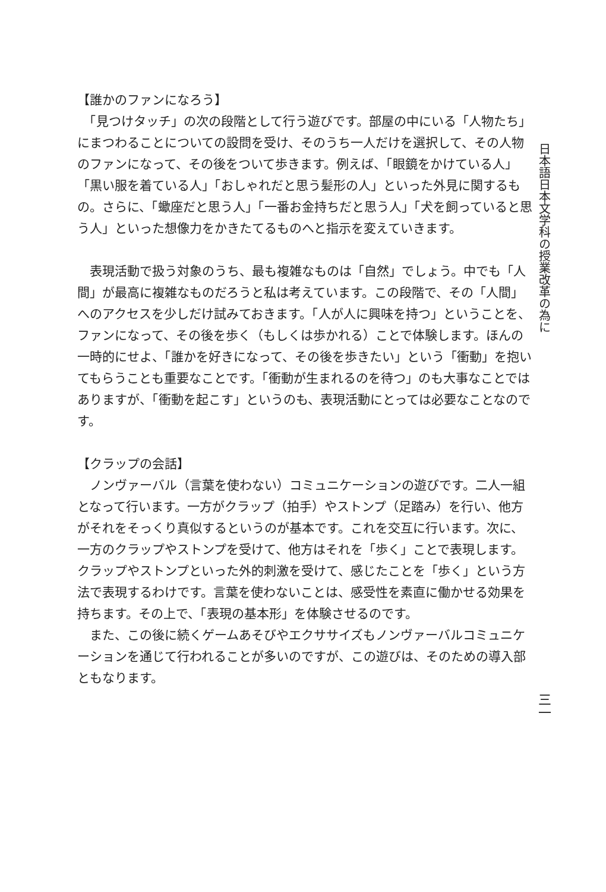【誰かのファンになろう】
　「見つけタッチ」の次の段階として行う遊びです。部屋の中にいる「人物たち」にまつわることについての設問を受け、そのうち一人だけを選択して、その人物のファンになって、その後をついて歩きます。例えば、「眼鏡をかけている人」「黒い服を着ている人」「おしゃれだと思う髪形の人」といった外見に関するもの。さらに、「蠍座だと思う人」「一番お金持ちだと思う人」「犬を飼っていると思う人」といった想像力をかきたてるものへと指示を変えていきます。
　表現活動で扱う対象のうち、最も複雑なものは「自然」でしょう。中でも「人間」が最高に複雑なものだろうと私は考えています。この段階で、その「人間」へのアクセスを少しだけ試みておきます。「人が人に興味を持つ」ということを、ファンになって、その後を歩く（もしくは歩かれる）ことで体験します。ほんの一時的にせよ、「誰かを好きになって、その後を歩きたい」という「衝動」を抱いてもらうことも重要なことです。「衝動が生まれるのを待つ」のも大事なことではありますが、「衝動を起こす」というのも、表現活動にとっては必要なことなのです。
【クラップの会話】
　ノンヴァーバル（言葉を使わない）コミュニケーションの遊びです。二人一組となって行います。一方がクラップ（拍手）やストンプ（足踏み）を行い、他方がそれをそっくり真似するというのが基本です。これを交互に行います。次に、一方のクラップやストンプを受けて、他方はそれを「歩く」ことで表現します。クラップやストンプといった外的刺激を受けて、感じたことを「歩く」という方法で表現するわけです。言葉を使わないことは、感受性を素直に働かせる効果を持ちます。その上で、「表現の基本形」を体験させるのです。
　また、この後に続くゲームあそびやエクササイズもノンヴァーバルコミュニケーションを通じて行われることが多いのですが、この遊びは、そのための導入部ともなります。
日本語日本文学科の授業改革の為に
三一